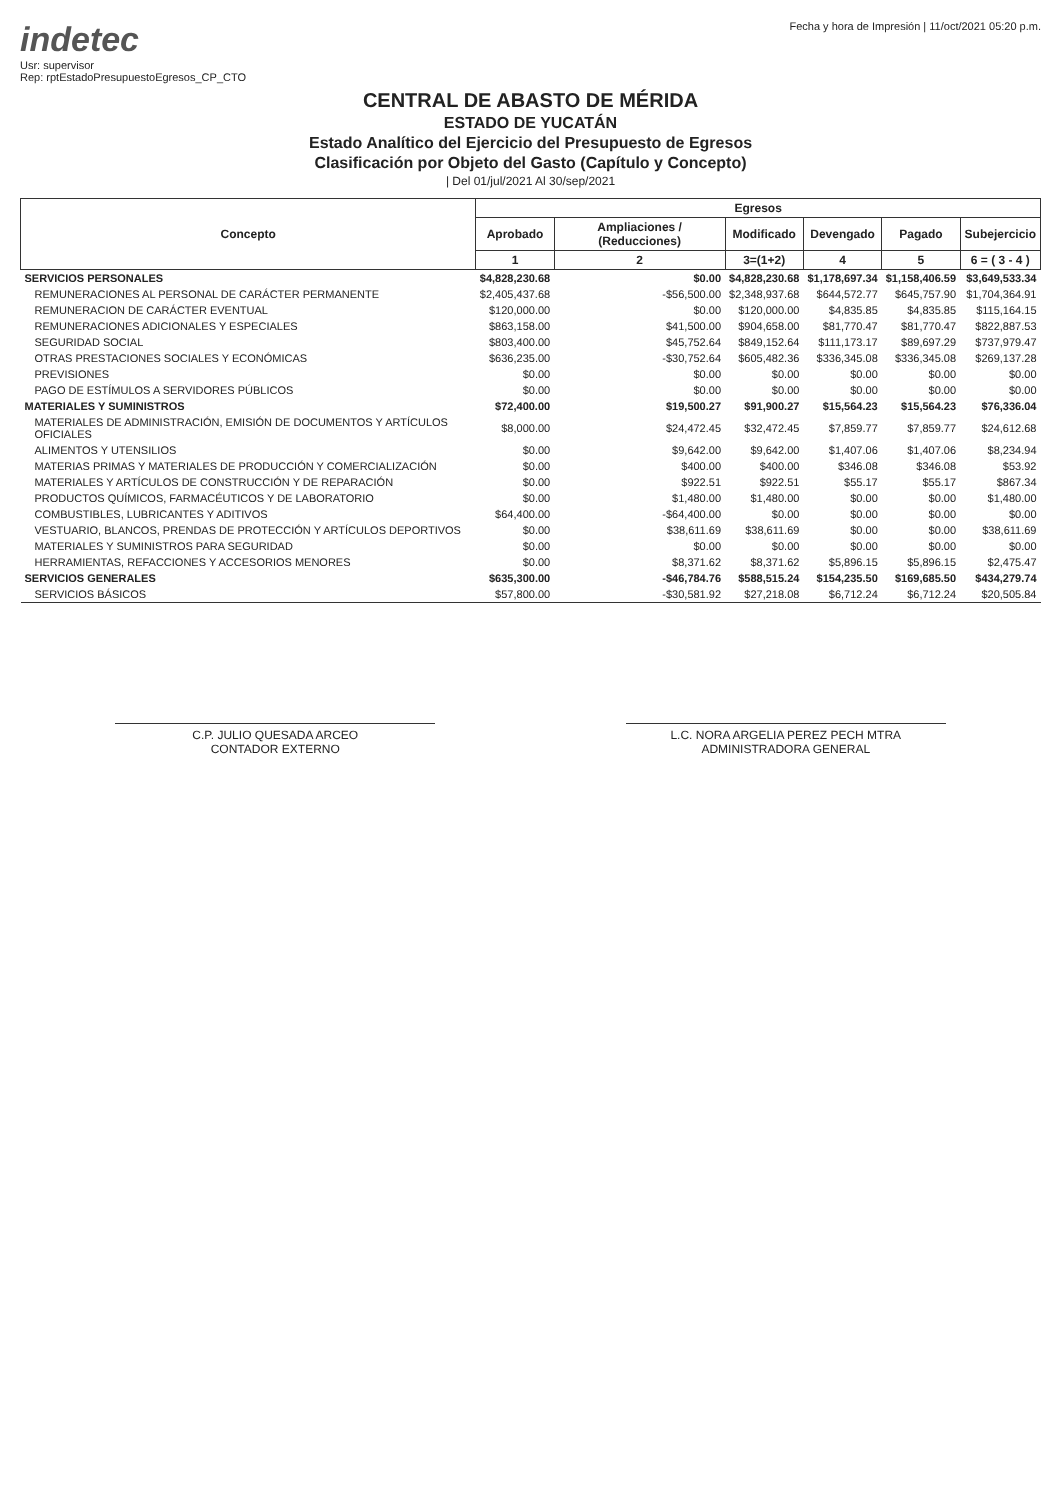indetec
Usr: supervisor
Rep: rptEstadoPresupuestoEgresos_CP_CTO
Fecha y hora de Impresión | 11/oct/2021 05:20 p.m.
CENTRAL DE ABASTO DE MÉRIDA
ESTADO DE YUCATÁN
Estado Analítico del Ejercicio del Presupuesto de Egresos
Clasificación por Objeto del Gasto (Capítulo y Concepto)
| Del 01/jul/2021 Al 30/sep/2021
| Concepto | Egresos | | | | | |
| --- | --- | --- | --- | --- | --- | --- |
| | Aprobado | Ampliaciones / (Reducciones) | Modificado | Devengado | Pagado | Subejercicio |
| | 1 | 2 | 3=(1+2) | 4 | 5 | 6 = ( 3 - 4 ) |
| SERVICIOS PERSONALES | $4,828,230.68 | $0.00 | $4,828,230.68 | $1,178,697.34 | $1,158,406.59 | $3,649,533.34 |
| REMUNERACIONES AL PERSONAL DE CARÁCTER PERMANENTE | $2,405,437.68 | -$56,500.00 | $2,348,937.68 | $644,572.77 | $645,757.90 | $1,704,364.91 |
| REMUNERACION DE CARÁCTER EVENTUAL | $120,000.00 | $0.00 | $120,000.00 | $4,835.85 | $4,835.85 | $115,164.15 |
| REMUNERACIONES ADICIONALES Y ESPECIALES | $863,158.00 | $41,500.00 | $904,658.00 | $81,770.47 | $81,770.47 | $822,887.53 |
| SEGURIDAD SOCIAL | $803,400.00 | $45,752.64 | $849,152.64 | $111,173.17 | $89,697.29 | $737,979.47 |
| OTRAS PRESTACIONES SOCIALES Y ECONÓMICAS | $636,235.00 | -$30,752.64 | $605,482.36 | $336,345.08 | $336,345.08 | $269,137.28 |
| PREVISIONES | $0.00 | $0.00 | $0.00 | $0.00 | $0.00 | $0.00 |
| PAGO DE ESTÍMULOS A SERVIDORES PÚBLICOS | $0.00 | $0.00 | $0.00 | $0.00 | $0.00 | $0.00 |
| MATERIALES Y SUMINISTROS | $72,400.00 | $19,500.27 | $91,900.27 | $15,564.23 | $15,564.23 | $76,336.04 |
| MATERIALES DE ADMINISTRACIÓN, EMISIÓN DE DOCUMENTOS Y ARTÍCULOS OFICIALES | $8,000.00 | $24,472.45 | $32,472.45 | $7,859.77 | $7,859.77 | $24,612.68 |
| ALIMENTOS Y UTENSILIOS | $0.00 | $9,642.00 | $9,642.00 | $1,407.06 | $1,407.06 | $8,234.94 |
| MATERIAS PRIMAS Y MATERIALES DE PRODUCCIÓN Y COMERCIALIZACIÓN | $0.00 | $400.00 | $400.00 | $346.08 | $346.08 | $53.92 |
| MATERIALES Y ARTÍCULOS DE CONSTRUCCIÓN Y DE REPARACIÓN | $0.00 | $922.51 | $922.51 | $55.17 | $55.17 | $867.34 |
| PRODUCTOS QUÍMICOS, FARMACÉUTICOS Y DE LABORATORIO | $0.00 | $1,480.00 | $1,480.00 | $0.00 | $0.00 | $1,480.00 |
| COMBUSTIBLES, LUBRICANTES Y ADITIVOS | $64,400.00 | -$64,400.00 | $0.00 | $0.00 | $0.00 | $0.00 |
| VESTUARIO, BLANCOS, PRENDAS DE PROTECCIÓN Y ARTÍCULOS DEPORTIVOS | $0.00 | $38,611.69 | $38,611.69 | $0.00 | $0.00 | $38,611.69 |
| MATERIALES Y SUMINISTROS PARA SEGURIDAD | $0.00 | $0.00 | $0.00 | $0.00 | $0.00 | $0.00 |
| HERRAMIENTAS, REFACCIONES Y ACCESORIOS MENORES | $0.00 | $8,371.62 | $8,371.62 | $5,896.15 | $5,896.15 | $2,475.47 |
| SERVICIOS GENERALES | $635,300.00 | -$46,784.76 | $588,515.24 | $154,235.50 | $169,685.50 | $434,279.74 |
| SERVICIOS BÁSICOS | $57,800.00 | -$30,581.92 | $27,218.08 | $6,712.24 | $6,712.24 | $20,505.84 |
C.P. JULIO QUESADA ARCEO
CONTADOR EXTERNO
L.C. NORA ARGELIA PEREZ PECH MTRA
ADMINISTRADORA GENERAL